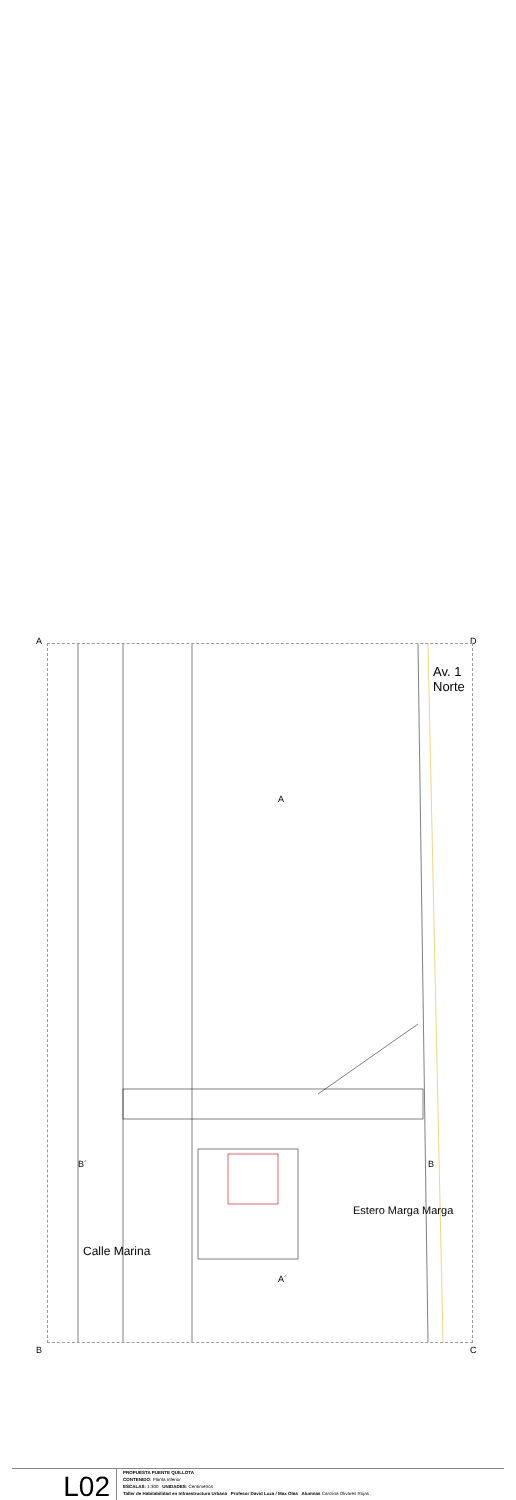A D
B C
Av. 1 Norte
Estero Marga Marga
Calle Marina
A
A´
B´ B
L02
PROPUESTA PUENTE QUILLOTA
CONTENIDO: Planta Inferior
ESCALAS: 1:300 UNIDADES: Centímetros
Taller de Habitabilidad en Infraestructura Urbana Profesor David Luza / Max Olea Alumnas Carolina Olivares Rojas